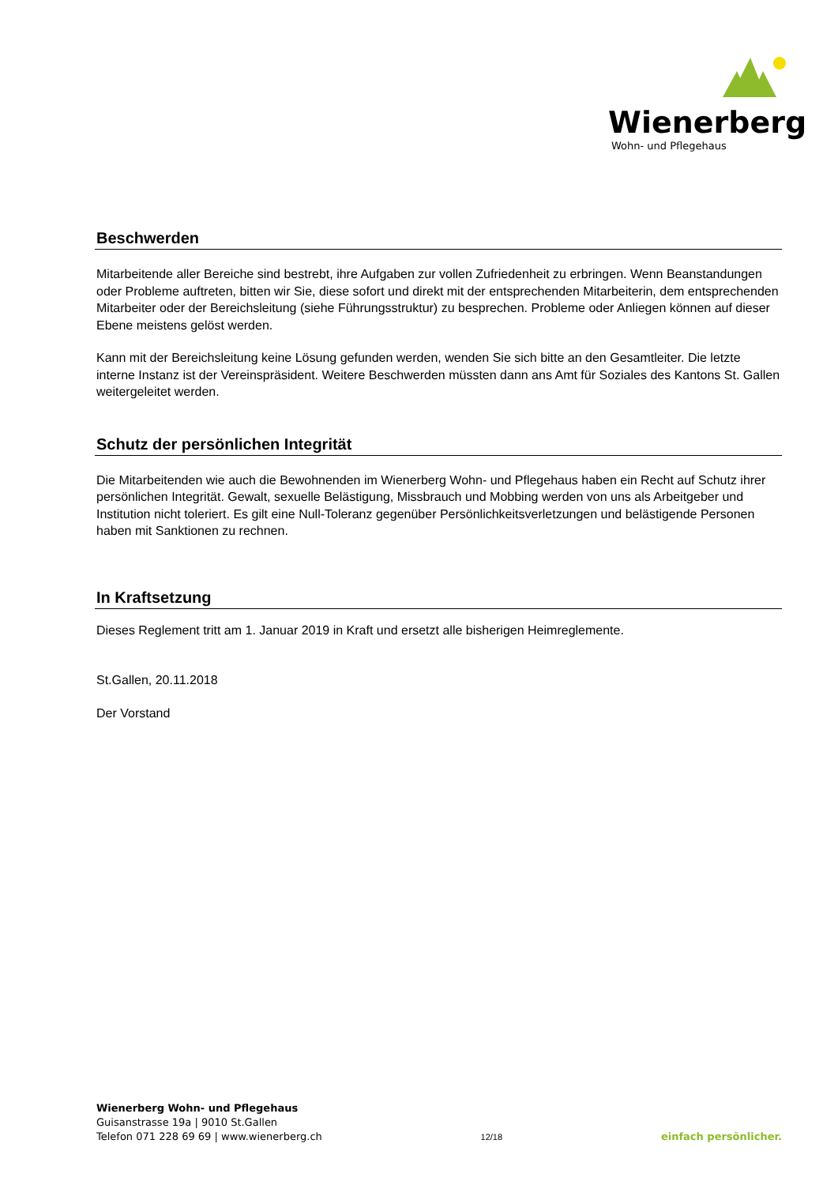Wienerberg
Wohn- und Pflegehaus
Beschwerden
Mitarbeitende aller Bereiche sind bestrebt, ihre Aufgaben zur vollen Zufriedenheit zu erbringen. Wenn Beanstandungen oder Probleme auftreten, bitten wir Sie, diese sofort und direkt mit der entsprechenden Mitarbeiterin, dem entsprechenden Mitarbeiter oder der Bereichsleitung (siehe Führungsstruktur) zu besprechen. Probleme oder Anliegen können auf dieser Ebene meistens gelöst werden.
Kann mit der Bereichsleitung keine Lösung gefunden werden, wenden Sie sich bitte an den Gesamtleiter. Die letzte interne Instanz ist der Vereinspräsident. Weitere Beschwerden müssten dann ans Amt für Soziales des Kantons St. Gallen weitergeleitet werden.
Schutz der persönlichen Integrität
Die Mitarbeitenden wie auch die Bewohnenden im Wienerberg Wohn- und Pflegehaus haben ein Recht auf Schutz ihrer persönlichen Integrität. Gewalt, sexuelle Belästigung, Missbrauch und Mobbing werden von uns als Arbeitgeber und Institution nicht toleriert. Es gilt eine Null-Toleranz gegenüber Persönlichkeitsverletzungen und belästigende Personen haben mit Sanktionen zu rechnen.
In Kraftsetzung
Dieses Reglement tritt am 1. Januar 2019 in Kraft und ersetzt alle bisherigen Heimreglemente.
St.Gallen, 20.11.2018
Der Vorstand
Wienerberg Wohn- und Pflegehaus
Guisanstrasse 19a | 9010 St.Gallen
Telefon 071 228 69 69 | www.wienerberg.ch
12/18
einfach persönlicher.